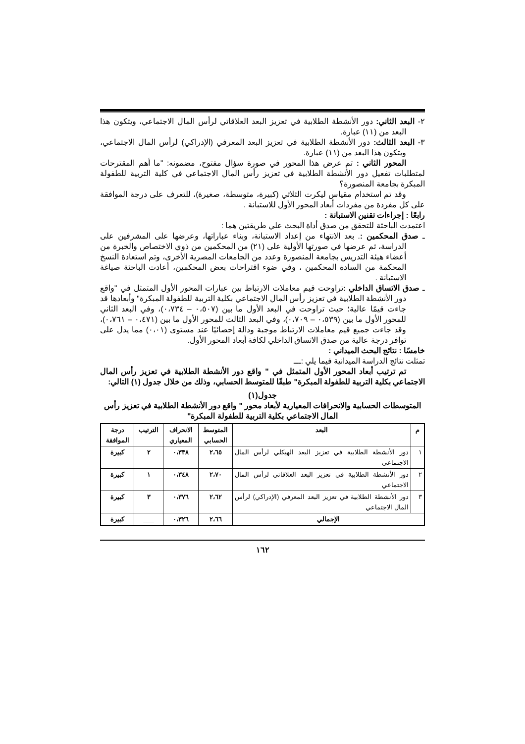٢- البعد الثاني: دور الأنشطة الطلابية في تعزيز البعد العلاقاتي لرأس المال الاجتماعي، ويتكون هذا البعد من (١١) عبارة.
٣- البعد الثالث: دور الأنشطة الطلابية في تعزيز البعد المعرفي (الإدراكي) لرأس المال الاجتماعي، ويتكون هذا البعد من (١١) عبارة.
المحور الثاني : تم عرض هذا المحور في صورة سؤال مفتوح، مضمونه: "ما أهم المقترحات لمتطلبات تفعيل دور الأنشطة الطلابية في تعزيز رأس المال الاجتماعي في كلية التربية للطفولة المبكرة بجامعة المنصورة؟
وقد تم استخدام مقياس ليكرت الثلاثي (كبيرة، متوسطة، صغيرة)، للتعرف على درجة الموافقة على كل مفردة من مفردات أبعاد المحور الأول للاستبانة .
رابعًا : إجراءات تقنين الاستبانة :
اعتمدت الباحثة للتحقق من صدق أداة البحث علي طريقتين هما :
ـ صدق المحكمين :. بعد الانتهاء من إعداد الاستبانة، وبناء عباراتها، وعرضها على المشرفين على الدراسة، ثم عرضها في صورتها الأولية على (٢١) من المحكمين من ذوي الاختصاص والخبرة من أعضاء هيئة التدريس بجامعة المنصورة وعدد من الجامعات المصرية الأخرى، وتم استعادة النسخ المحكمة من السادة المحكمين ، وفي ضوء اقتراحات بعض المحكمين، أعادت الباحثة صياغة الاستبانة .
ـ صدق الاتساق الداخلي : تراوحت قيم معاملات الارتباط بين عبارات المحور الأول المتمثل في "واقع دور الأنشطة الطلابية في تعزيز رأس المال الاجتماعي بكلية التربية للطفولة المبكرة" وأبعادها قد جاءت قيمًا عالية؛ حيث تراوحت في البعد الأول ما بين (٠،٥٠٧ – ٠،٧٣٤)، وفي البعد الثاني للمحور الأول ما بين (٠،٥٣٩ – ٠،٧٠٩)، وفي البعد الثالث للمحور الأول ما بين (٠،٤٧١ – ٠،٧٦١)، وقد جاءت جميع قيم معاملات الارتباط موجبة ودالة إحصائيًا عند مستوى (٠،٠١) مما يدل على توافر درجة عالية من صدق الاتساق الداخلي لكافة أبعاد المحور الأول.
خامسًا : نتائج البحث الميداني :
تمثلت نتائج الدراسة الميدانية فيما يلي :ـــ
تم ترتيب أبعاد المحور الأول المتمثل في " واقع دور الأنشطة الطلابية في تعزيز رأس المال الاجتماعي بكلية التربية للطفولة المبكرة" طبقًا للمتوسط الحسابي، وذلك من خلال جدول (١) التالي:
جدول(١)
المتوسطات الحسابية والانحرافات المعيارية لأبعاد محور " واقع دور الأنشطة الطلابية في تعزيز رأس المال الاجتماعي بكلية التربية للطفولة المبكرة"
| م | البعد | المتوسط الحسابي | الانحراف المعياري | الترتيب | درجة الموافقة |
| --- | --- | --- | --- | --- | --- |
| ١ | دور الأنشطة الطلابية في تعزيز البعد الهيكلي لرأس المال الاجتماعي | ٢،٦٥ | ٠،٣٣٨ | ٢ | كبيرة |
| ٢ | دور الأنشطة الطلابية في تعزيز البعد العلاقاتي لرأس المال الاجتماعي | ٢،٧٠ | ٠،٣٤٨ | ١ | كبيرة |
| ٣ | دور الأنشطة الطلابية في تعزيز البعد المعرفي (الإدراكي) لرأس المال الاجتماعي | ٢،٦٢ | ٠،٣٧٦ | ٣ | كبيرة |
| الإجمالي | | ٢،٦٦ | ٠،٣٢٦ | ___ | كبيرة |
١٦٢